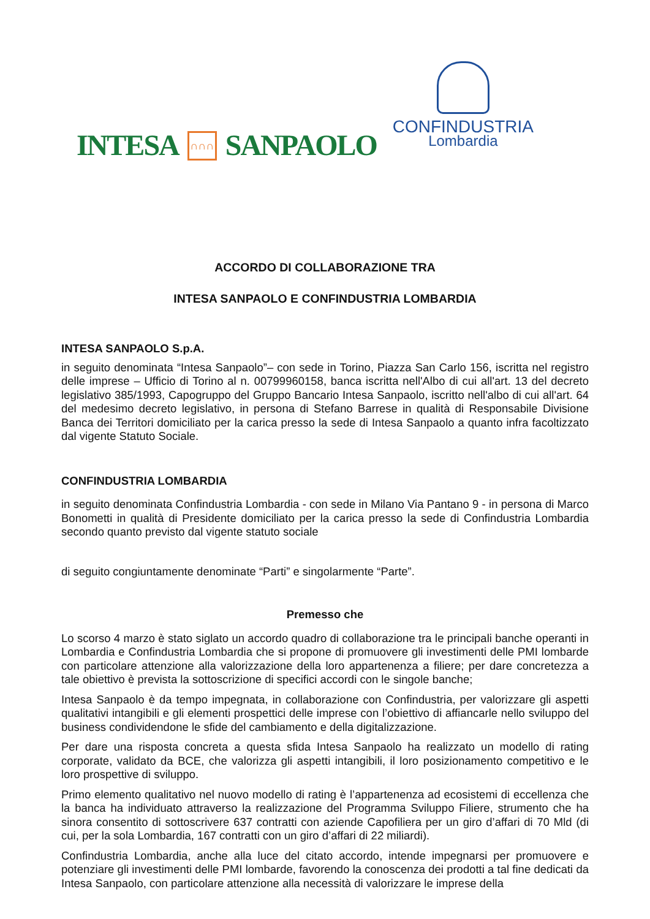INTESA ∩∩∩ SANPAOLO
CONFINDUSTRIA
Lombardia
ACCORDO DI COLLABORAZIONE TRA
INTESA SANPAOLO E CONFINDUSTRIA LOMBARDIA
INTESA SANPAOLO S.p.A.
in seguito denominata “Intesa Sanpaolo”– con sede in Torino, Piazza San Carlo 156, iscritta nel registro delle imprese – Ufficio di Torino al n. 00799960158, banca iscritta nell'Albo di cui all'art. 13 del decreto legislativo 385/1993, Capogruppo del Gruppo Bancario Intesa Sanpaolo, iscritto nell'albo di cui all'art. 64 del medesimo decreto legislativo, in persona di Stefano Barrese in qualità di Responsabile Divisione Banca dei Territori domiciliato per la carica presso la sede di Intesa Sanpaolo a quanto infra facoltizzato dal vigente Statuto Sociale.
CONFINDUSTRIA LOMBARDIA
in seguito denominata Confindustria Lombardia - con sede in Milano Via Pantano 9 - in persona di Marco Bonometti in qualità di Presidente domiciliato per la carica presso la sede di Confindustria Lombardia secondo quanto previsto dal vigente statuto sociale
di seguito congiuntamente denominate “Parti” e singolarmente “Parte”.
Premesso che
Lo scorso 4 marzo è stato siglato un accordo quadro di collaborazione tra le principali banche operanti in Lombardia e Confindustria Lombardia che si propone di promuovere gli investimenti delle PMI lombarde con particolare attenzione alla valorizzazione della loro appartenenza a filiere; per dare concretezza a tale obiettivo è prevista la sottoscrizione di specifici accordi con le singole banche;
Intesa Sanpaolo è da tempo impegnata, in collaborazione con Confindustria, per valorizzare gli aspetti qualitativi intangibili e gli elementi prospettici delle imprese con l’obiettivo di affiancarle nello sviluppo del business condividendone le sfide del cambiamento e della digitalizzazione.
Per dare una risposta concreta a questa sfida Intesa Sanpaolo ha realizzato un modello di rating corporate, validato da BCE, che valorizza gli aspetti intangibili, il loro posizionamento competitivo e le loro prospettive di sviluppo.
Primo elemento qualitativo nel nuovo modello di rating è l’appartenenza ad ecosistemi di eccellenza che la banca ha individuato attraverso la realizzazione del Programma Sviluppo Filiere, strumento che ha sinora consentito di sottoscrivere 637 contratti con aziende Capofiliera per un giro d’affari di 70 Mld (di cui, per la sola Lombardia, 167 contratti con un giro d’affari di 22 miliardi).
Confindustria Lombardia, anche alla luce del citato accordo, intende impegnarsi per promuovere e potenziare gli investimenti delle PMI lombarde, favorendo la conoscenza dei prodotti a tal fine dedicati da Intesa Sanpaolo, con particolare attenzione alla necessità di valorizzare le imprese della